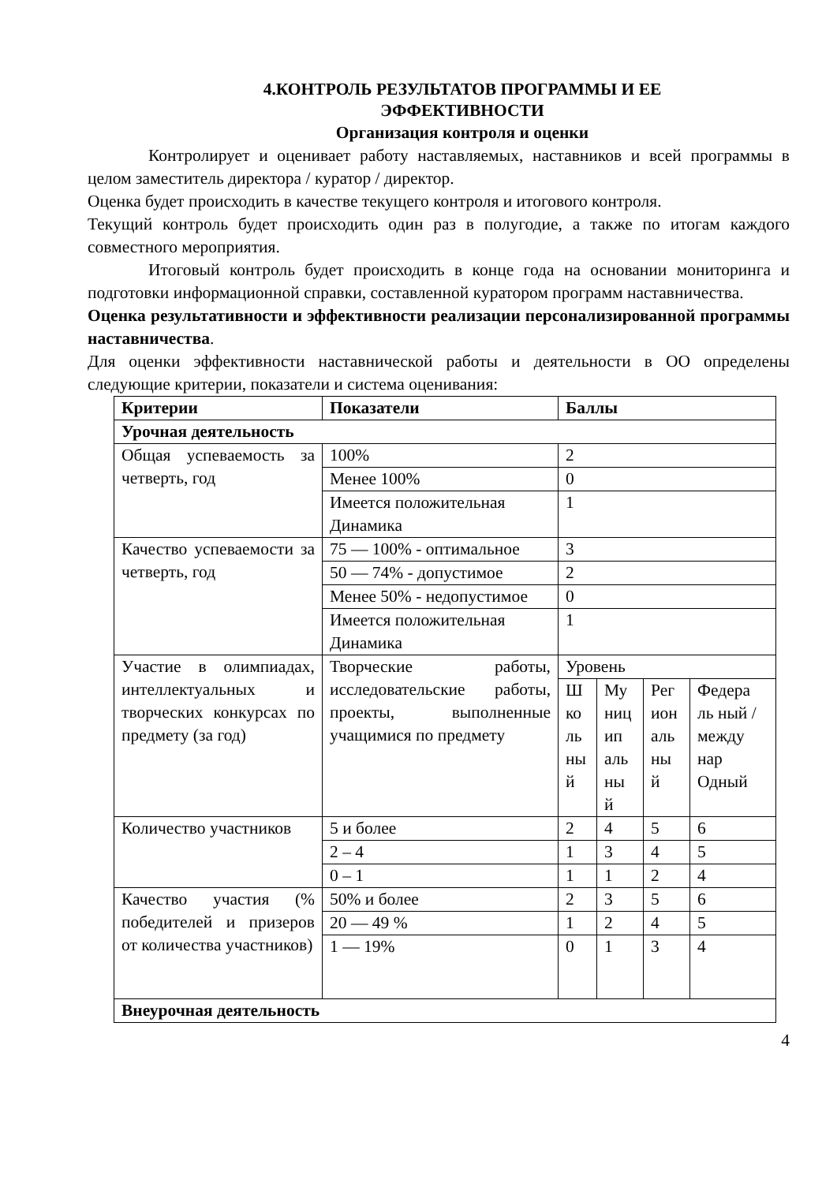4.КОНТРОЛЬ РЕЗУЛЬТАТОВ ПРОГРАММЫ И ЕЕ
ЭФФЕКТИВНОСТИ
Организация контроля и оценки
Контролирует и оценивает работу наставляемых, наставников и всей программы в целом заместитель директора / куратор / директор.
Оценка будет происходить в качестве текущего контроля и итогового контроля.
Текущий контроль будет происходить один раз в полугодие, а также по итогам каждого совместного мероприятия.
Итоговый контроль будет происходить в конце года на основании мониторинга и подготовки информационной справки, составленной куратором программ наставничества.
Оценка результативности и эффективности реализации персонализированной программы наставничества.
Для оценки эффективности наставнической работы и деятельности в ОО определены следующие критерии, показатели и система оценивания:
| Критерии | Показатели | Баллы | | | |
| Урочная деятельность | | | | | |
| Общая успеваемость за четверть, год | 100% | 2 | | | |
| | Менее 100% | 0 | | | |
| | Имеется положительная Динамика | 1 | | | |
| Качество успеваемости за четверть, год | 75 — 100% - оптимальное | 3 | | | |
| | 50 — 74% - допустимое | 2 | | | |
| | Менее 50% - недопустимое | 0 | | | |
| | Имеется положительная Динамика | 1 | | | |
| Участие в олимпиадах, интеллектуальных и творческих конкурсах по предмету (за год) | Творческие работы, исследовательские работы, проекты, выполненные учащимися по предмету | Уровень | | | |
| | | Ш ко ль ны й | Му ниц ип аль ны й | Рег ион аль ны й | Федера ль ный / между нар Одный |
| Количество участников | 5 и более | 2 | 4 | 5 | 6 |
| | 2 – 4 | 1 | 3 | 4 | 5 |
| | 0 – 1 | 1 | 1 | 2 | 4 |
| Качество участия (% победителей и призеров от количества участников) | 50% и более | 2 | 3 | 5 | 6 |
| | 20 — 49 % | 1 | 2 | 4 | 5 |
| | 1 — 19% | 0 | 1 | 3 | 4 |
| Внеурочная деятельность | | | | | |
4